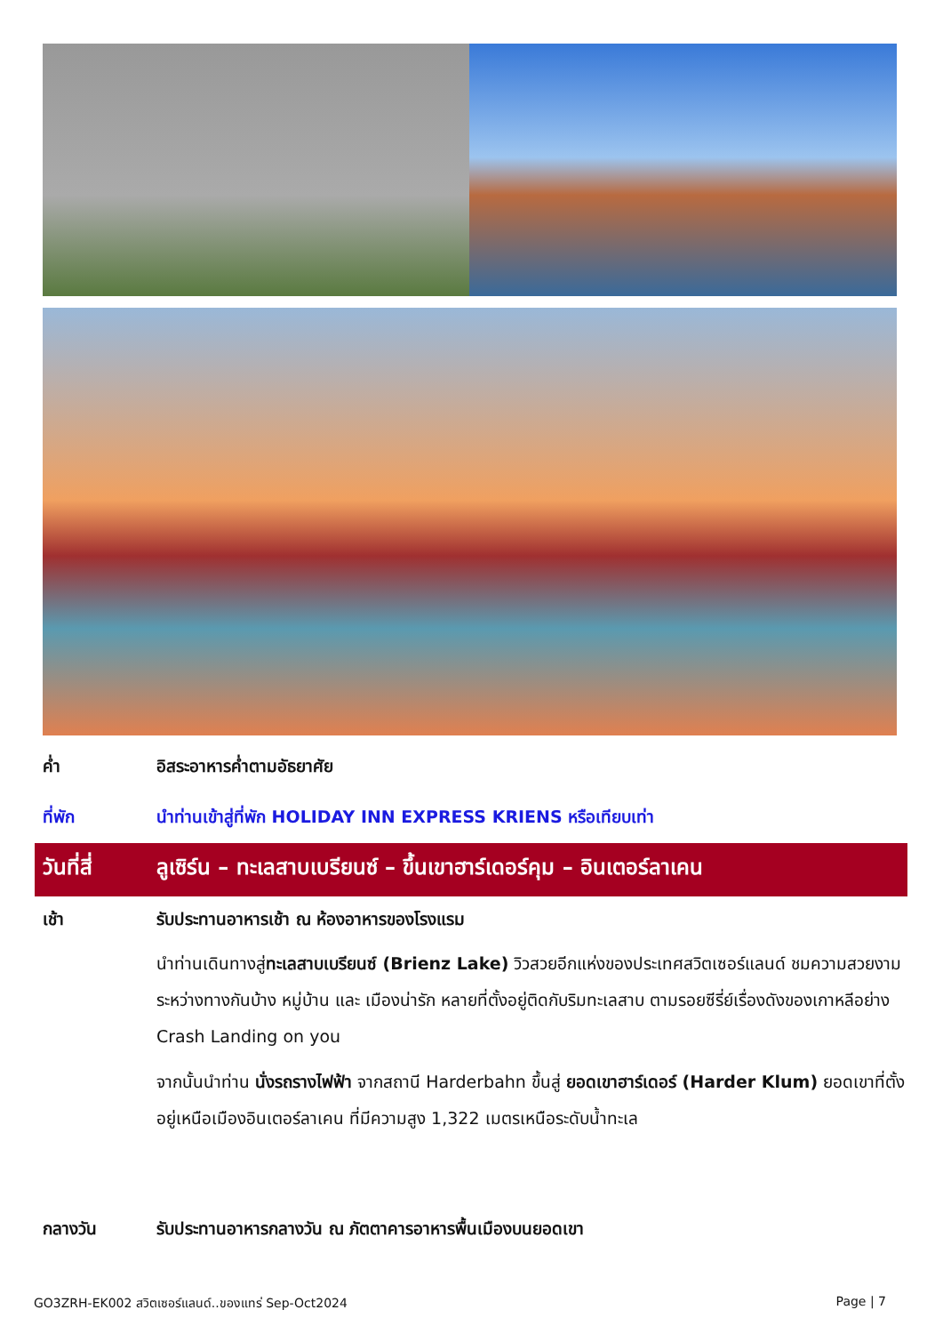ค่ำ อิสระอาหารค่ำตามอัธยาศัย
ที่พัก นำท่านเข้าสู่ที่พัก HOLIDAY INN EXPRESS KRIENS หรือเทียบเท่า
วันที่สี่
ลูเซิร์น – ทะเลสาบเบรียนซ์ – ขึ้นเขาฮาร์เดอร์คุม – อินเตอร์ลาเคน
เช้า รับประทานอาหารเช้า ณ ห้องอาหารของโรงแรม
นำท่านเดินทางสู่ทะเลสาบเบรียนซ์ (Brienz Lake) วิวสวยอีกแห่งของประเทศสวิตเซอร์แลนด์ ชมความสวยงามระหว่างทางกันบ้าง หมู่บ้าน และ เมืองน่ารัก หลายที่ตั้งอยู่ติดกับริมทะเลสาบ ตามรอยซีรี่ย์เรื่องดังของเกาหลีอย่าง Crash Landing on you
จากนั้นนำท่าน นั่งรถรางไฟฟ้า จากสถานี Harderbahn ขึ้นสู่ ยอดเขาฮาร์เดอร์ (Harder Klum) ยอดเขาที่ตั้งอยู่เหนือเมืองอินเตอร์ลาเคน ที่มีความสูง 1,322 เมตรเหนือระดับน้ำทะเล
กลางวัน รับประทานอาหารกลางวัน ณ ภัตตาคารอาหารพื้นเมืองบนยอดเขา
GO3ZRH-EK002 สวิตเซอร์แลนด์..ของแทร่ Sep-Oct2024 Page | 7